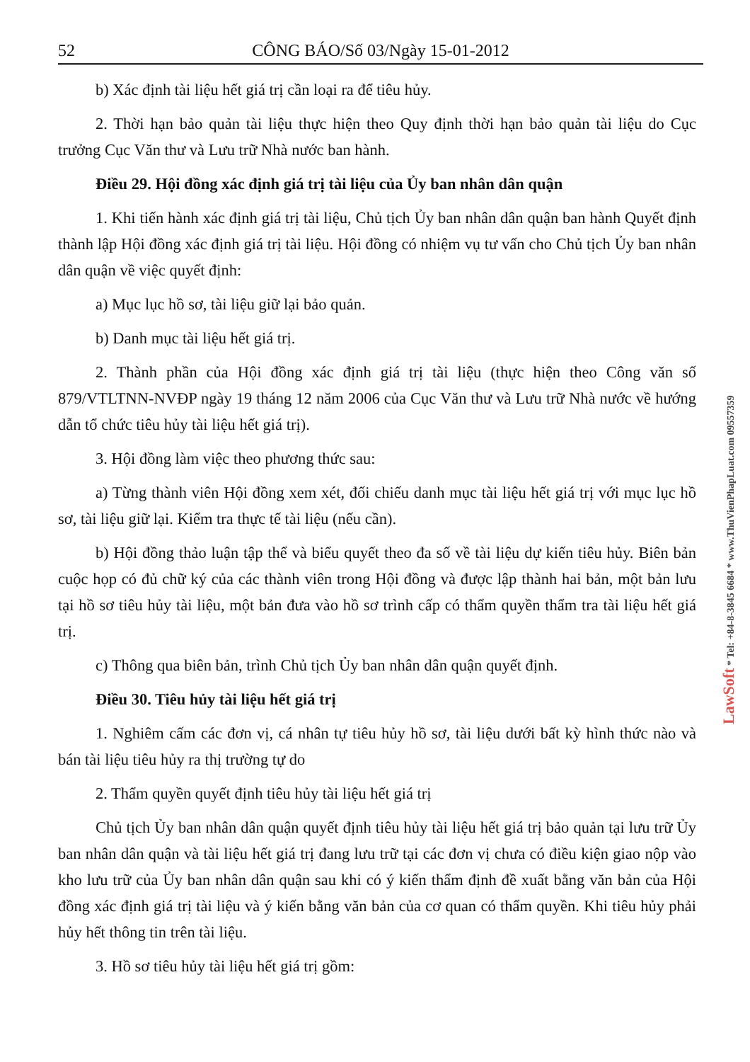52 CÔNG BÁO/Số 03/Ngày 15-01-2012
b) Xác định tài liệu hết giá trị cần loại ra để tiêu hủy.
2. Thời hạn bảo quản tài liệu thực hiện theo Quy định thời hạn bảo quản tài liệu do Cục trưởng Cục Văn thư và Lưu trữ Nhà nước ban hành.
Điều 29. Hội đồng xác định giá trị tài liệu của Ủy ban nhân dân quận
1. Khi tiến hành xác định giá trị tài liệu, Chủ tịch Ủy ban nhân dân quận ban hành Quyết định thành lập Hội đồng xác định giá trị tài liệu. Hội đồng có nhiệm vụ tư vấn cho Chủ tịch Ủy ban nhân dân quận về việc quyết định:
a) Mục lục hồ sơ, tài liệu giữ lại bảo quản.
b) Danh mục tài liệu hết giá trị.
2. Thành phần của Hội đồng xác định giá trị tài liệu (thực hiện theo Công văn số 879/VTLTNN-NVĐP ngày 19 tháng 12 năm 2006 của Cục Văn thư và Lưu trữ Nhà nước về hướng dẫn tổ chức tiêu hủy tài liệu hết giá trị).
3. Hội đồng làm việc theo phương thức sau:
a) Từng thành viên Hội đồng xem xét, đối chiếu danh mục tài liệu hết giá trị với mục lục hồ sơ, tài liệu giữ lại. Kiểm tra thực tế tài liệu (nếu cần).
b) Hội đồng thảo luận tập thể và biểu quyết theo đa số về tài liệu dự kiến tiêu hủy. Biên bản cuộc họp có đủ chữ ký của các thành viên trong Hội đồng và được lập thành hai bản, một bản lưu tại hồ sơ tiêu hủy tài liệu, một bản đưa vào hồ sơ trình cấp có thẩm quyền thẩm tra tài liệu hết giá trị.
c) Thông qua biên bản, trình Chủ tịch Ủy ban nhân dân quận quyết định.
Điều 30. Tiêu hủy tài liệu hết giá trị
1. Nghiêm cấm các đơn vị, cá nhân tự tiêu hủy hồ sơ, tài liệu dưới bất kỳ hình thức nào và bán tài liệu tiêu hủy ra thị trường tự do
2. Thẩm quyền quyết định tiêu hủy tài liệu hết giá trị
Chủ tịch Ủy ban nhân dân quận quyết định tiêu hủy tài liệu hết giá trị bảo quản tại lưu trữ Ủy ban nhân dân quận và tài liệu hết giá trị đang lưu trữ tại các đơn vị chưa có điều kiện giao nộp vào kho lưu trữ của Ủy ban nhân dân quận sau khi có ý kiến thẩm định đề xuất bằng văn bản của Hội đồng xác định giá trị tài liệu và ý kiến bằng văn bản của cơ quan có thẩm quyền. Khi tiêu hủy phải hủy hết thông tin trên tài liệu.
3. Hồ sơ tiêu hủy tài liệu hết giá trị gồm:
LawSoft * Tel: +84-8-3845 6684 * www.ThuVienPhapLuat.com 09557359